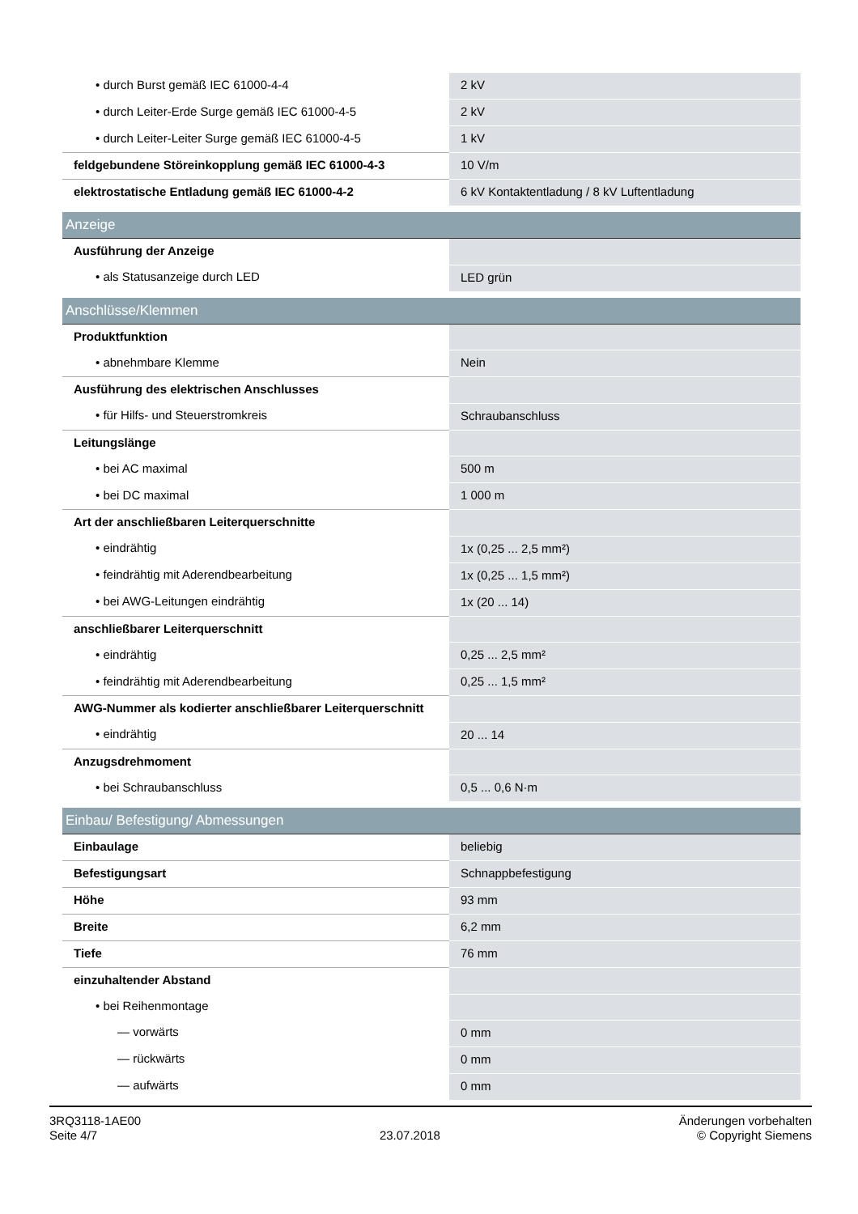| • durch Burst gemäß IEC 61000-4-4 | 2 kV |
| • durch Leiter-Erde Surge gemäß IEC 61000-4-5 | 2 kV |
| • durch Leiter-Leiter Surge gemäß IEC 61000-4-5 | 1 kV |
| feldgebundene Störeinkopplung gemäß IEC 61000-4-3 | 10 V/m |
| elektrostatische Entladung gemäß IEC 61000-4-2 | 6 kV Kontaktentladung / 8 kV Luftentladung |
| Anzeige | |
| Ausführung der Anzeige | |
| • als Statusanzeige durch LED | LED grün |
| Anschlüsse/Klemmen | |
| Produktfunktion | |
| • abnehmbare Klemme | Nein |
| Ausführung des elektrischen Anschlusses | |
| • für Hilfs- und Steuerstromkreis | Schraubanschluss |
| Leitungslänge | |
| • bei AC maximal | 500 m |
| • bei DC maximal | 1 000 m |
| Art der anschließbaren Leiterquerschnitte | |
| • eindrähtig | 1x (0,25 ... 2,5 mm²) |
| • feindrähtig mit Aderendbearbeitung | 1x (0,25 ... 1,5 mm²) |
| • bei AWG-Leitungen eindrähtig | 1x (20 ... 14) |
| anschließbarer Leiterquerschnitt | |
| • eindrähtig | 0,25 ... 2,5 mm² |
| • feindrähtig mit Aderendbearbeitung | 0,25 ... 1,5 mm² |
| AWG-Nummer als kodierter anschließbarer Leiterquerschnitt | |
| • eindrähtig | 20 ... 14 |
| Anzugsdrehmoment | |
| • bei Schraubanschluss | 0,5 ... 0,6 N·m |
| Einbau/ Befestigung/ Abmessungen | |
| Einbaulage | beliebig |
| Befestigungsart | Schnappbefestigung |
| Höhe | 93 mm |
| Breite | 6,2 mm |
| Tiefe | 76 mm |
| einzuhaltender Abstand | |
| • bei Reihenmontage | |
| — vorwärts | 0 mm |
| — rückwärts | 0 mm |
| — aufwärts | 0 mm |
3RQ3118-1AE00
Seite 4/7
23.07.2018
Änderungen vorbehalten
© Copyright Siemens